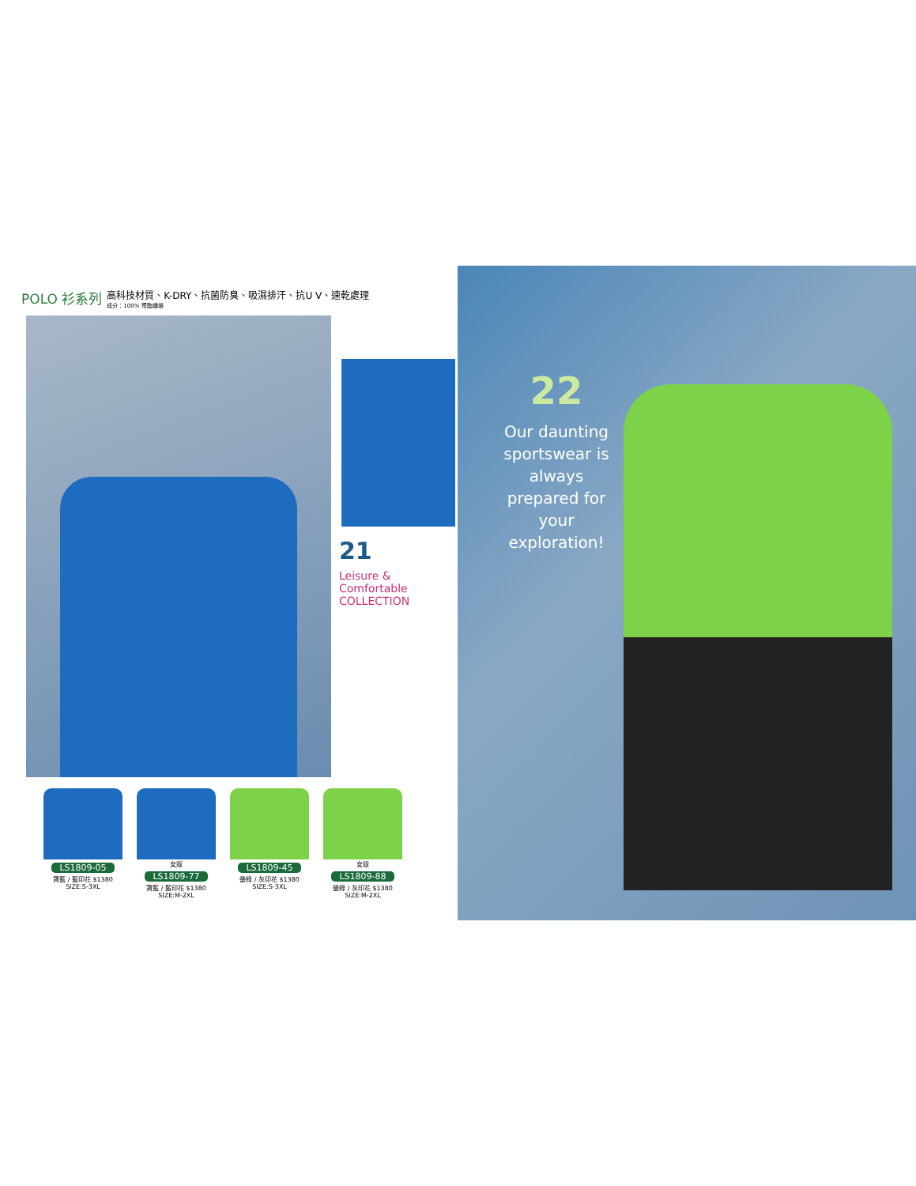POLO 衫系列
高科技材質、K-DRY、抗菌防臭、吸濕排汗、抗U V、速乾處理
成分：100% 聚酯纖維
21
Leisure & Comfortable COLLECTION
LS1809-05
寶藍 / 藍印花 $1380
SIZE:S-3XL
女版
LS1809-77
寶藍 / 藍印花 $1380
SIZE:M-2XL
LS1809-45
螢綠 / 灰印花 $1380
SIZE:S-3XL
女版
LS1809-88
螢綠 / 灰印花 $1380
SIZE:M-2XL
22
Our daunting sportswear is always prepared for your exploration!